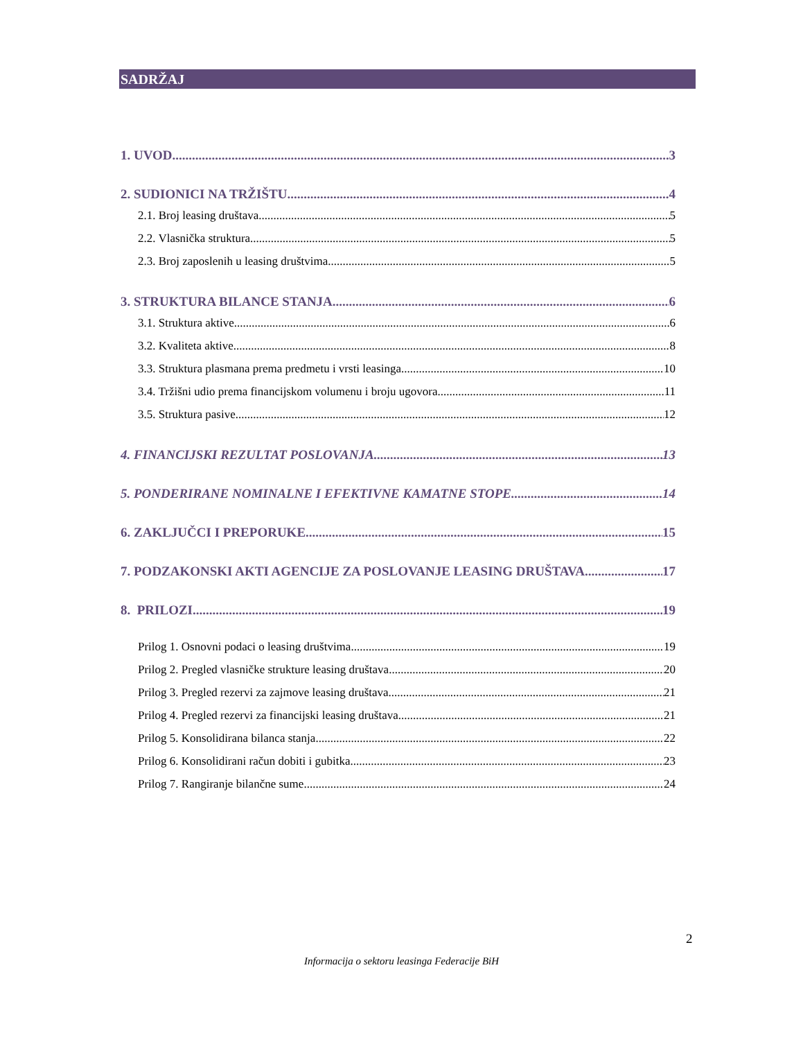SADRŽAJ
1. UVOD 3
2. SUDIONICI NA TRŽIŠTU 4
2.1. Broj leasing društava 5
2.2. Vlasnička struktura 5
2.3. Broj zaposlenih u leasing društvima 5
3. STRUKTURA BILANCE STANJA 6
3.1. Struktura aktive 6
3.2. Kvaliteta aktive 8
3.3. Struktura plasmana prema predmetu i vrsti leasinga 10
3.4. Tržišni udio prema financijskom volumenu i broju ugovora 11
3.5. Struktura pasive 12
4. FINANCIJSKI REZULTAT POSLOVANJA 13
5. PONDERIRANE NOMINALNE I EFEKTIVNE KAMATNE STOPE 14
6. ZAKLJUČCI I PREPORUKE 15
7. PODZAKONSKI AKTI AGENCIJE ZA POSLOVANJE LEASING DRUŠTAVA 17
8. PRILOZI 19
Prilog 1. Osnovni podaci o leasing društvima 19
Prilog 2. Pregled vlasničke strukture leasing društava 20
Prilog 3. Pregled rezervi za zajmove leasing društava 21
Prilog 4. Pregled rezervi za financijski leasing društava 21
Prilog 5. Konsolidirana bilanca stanja 22
Prilog 6. Konsolidirani račun dobiti i gubitka 23
Prilog 7. Rangiranje bilančne sume 24
2
Informacija o sektoru leasinga Federacije BiH